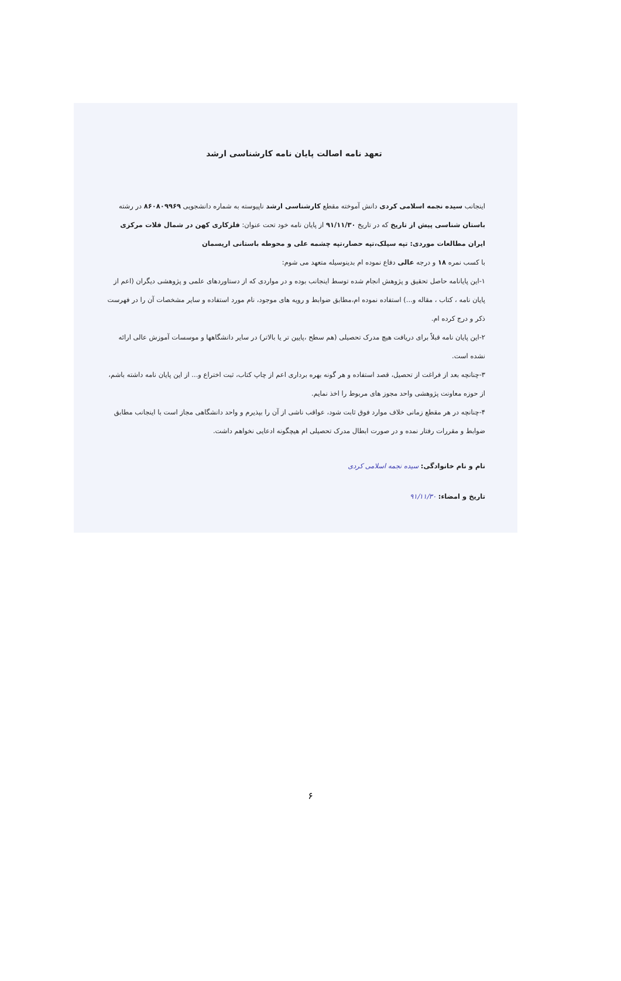تعهد نامه اصالت پایان نامه کارشناسی ارشد
اینجانب سیده نجمه اسلامی کردی دانش آموخته مقطع کارشناسی ارشد ناپیوسته به شماره دانشجویی ۸۶۰۸۰۹۹۶۹ در رشته باستان شناسی پیش از تاریخ که در تاریخ ۹۱/۱۱/۳۰ از پایان نامه خود تحت عنوان: فلزکاری کهن در شمال فلات مرکزی ایران مطالعات موردی: تپه سیلک،تپه حصار،تپه چشمه علی و محوطه باستانی اریسمان
با کسب نمره ۱۸ و درجه عالی دفاع نموده ام بدینوسیله متعهد می شوم:
۱-این پایانامه حاصل تحقیق و پژوهش انجام شده توسط اینجانب بوده و در مواردی که از دستاوردهای علمی و پژوهشی دیگران (اعم از پایان نامه ، کتاب ، مقاله و...) استفاده نموده ام،مطابق ضوابط و رویه های موجود، نام مورد استفاده و سایر مشخصات آن را در فهرست ذکر و درج کرده ام.
۲-این پایان نامه قبلاً برای دریافت هیچ مدرک تحصیلی (هم سطح ،پایین تر یا بالاتر) در سایر دانشگاهها و موسسات آموزش عالی ارائه نشده است.
۳-چنانچه بعد از فراغت از تحصیل، قصد استفاده و هر گونه بهره برداری اعم از چاپ کتاب، ثبت اختراع و... از این پایان نامه داشته باشم، از حوزه معاونت پژوهشی واحد مجوز های مربوط را اخذ نمایم.
۴-چنانچه در هر مقطع زمانی خلاف موارد فوق ثابت شود، عواقب ناشی از آن را بپذیرم و واحد دانشگاهی مجاز است با اینجانب مطابق ضوابط و مقررات رفتار نمده و در صورت ابطال مدرک تحصیلی ام هیچگونه ادعایی نخواهم داشت.
نام و نام خانوادگی: سیده نجمه اسلامی کردی
تاریخ و امضاء: ۹۱/۱۱/۳۰
۶